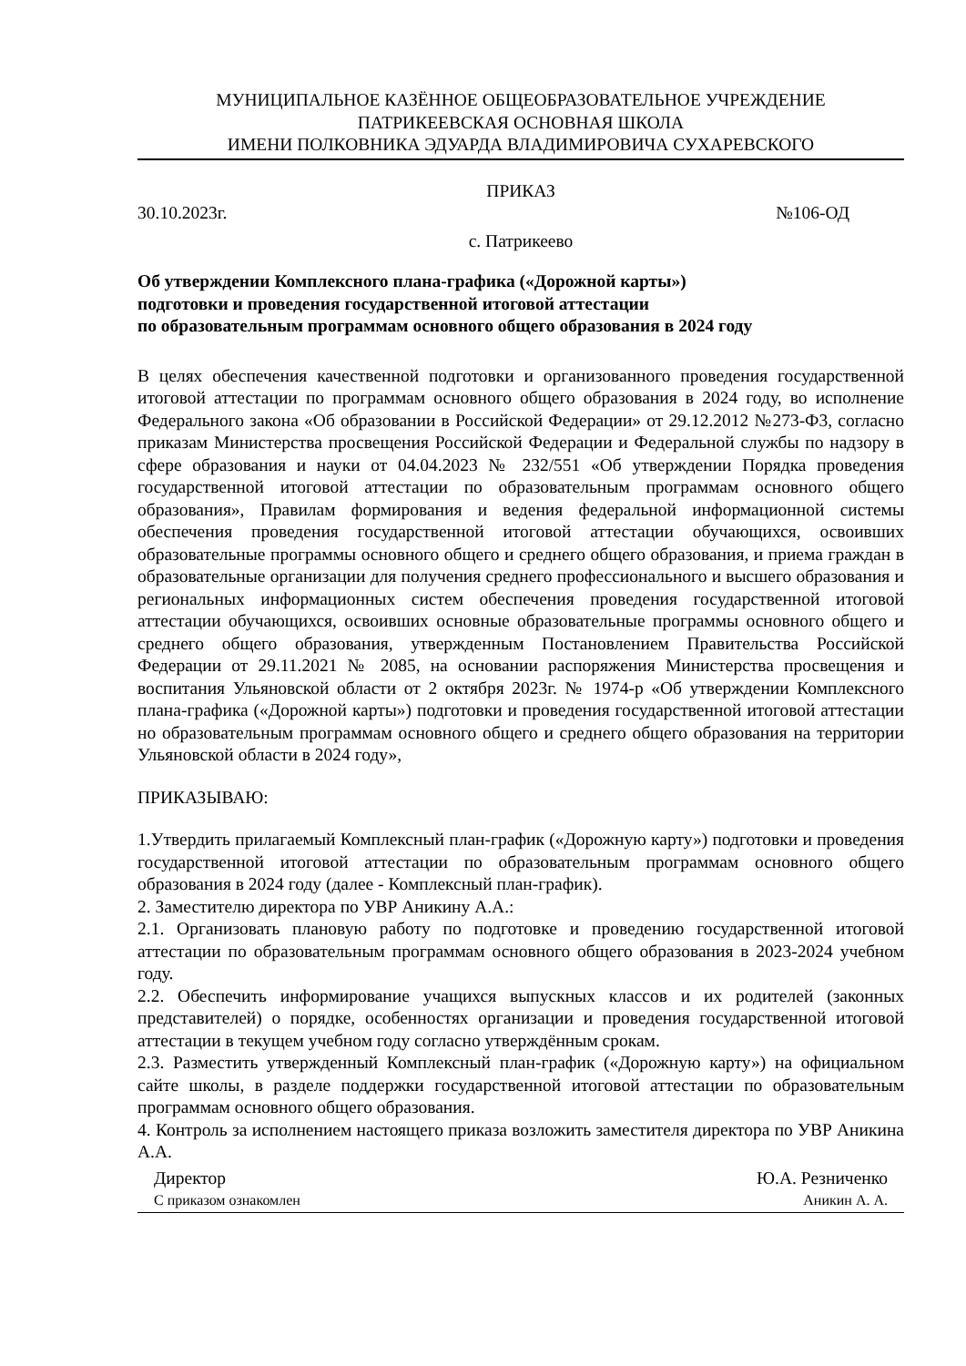МУНИЦИПАЛЬНОЕ КАЗЁННОЕ ОБЩЕОБРАЗОВАТЕЛЬНОЕ УЧРЕЖДЕНИЕ
ПАТРИКЕЕВСКАЯ ОСНОВНАЯ ШКОЛА
ИМЕНИ ПОЛКОВНИКА ЭДУАРДА ВЛАДИМИРОВИЧА СУХАРЕВСКОГО
ПРИКАЗ
30.10.2023г. №106-ОД
с. Патрикеево
Об утверждении Комплексного плана-графика («Дорожной карты»)
подготовки и проведения государственной итоговой аттестации
по образовательным программам основного общего образования в 2024 году
В целях обеспечения качественной подготовки и организованного проведения государственной итоговой аттестации по программам основного общего образования в 2024 году, во исполнение Федерального закона «Об образовании в Российской Федерации» от 29.12.2012 №273-Ф3, согласно приказам Министерства просвещения Российской Федерации и Федеральной службы по надзору в сфере образования и науки от 04.04.2023 № 232/551 «Об утверждении Порядка проведения государственной итоговой аттестации по образовательным программам основного общего образования», Правилам формирования и ведения федеральной информационной системы обеспечения проведения государственной итоговой аттестации обучающихся, освоивших образовательные программы основного общего и среднего общего образования, и приема граждан в образовательные организации для получения среднего профессионального и высшего образования и региональных информационных систем обеспечения проведения государственной итоговой аттестации обучающихся, освоивших основные образовательные программы основного общего и среднего общего образования, утвержденным Постановлением Правительства Российской Федерации от 29.11.2021 № 2085, на основании распоряжения Министерства просвещения и воспитания Ульяновской области от 2 октября 2023г. № 1974-р «Об утверждении Комплексного плана-графика («Дорожной карты») подготовки и проведения государственной итоговой аттестации но образовательным программам основного общего и среднего общего образования на территории Ульяновской области в 2024 году»,
ПРИКАЗЫВАЮ:
1.Утвердить прилагаемый Комплексный план-график («Дорожную карту») подготовки и проведения государственной итоговой аттестации по образовательным программам основного общего образования в 2024 году (далее - Комплексный план-график).
2. Заместителю директора по УВР Аникину А.А.:
2.1. Организовать плановую работу по подготовке и проведению государственной итоговой аттестации по образовательным программам основного общего образования в 2023-2024 учебном году.
2.2. Обеспечить информирование учащихся выпускных классов и их родителей (законных представителей) о порядке, особенностях организации и проведения государственной итоговой аттестации в текущем учебном году согласно утверждённым срокам.
2.3. Разместить утвержденный Комплексный план-график («Дорожную карту») на официальном сайте школы, в разделе поддержки государственной итоговой аттестации по образовательным программам основного общего образования.
4. Контроль за исполнением настоящего приказа возложить заместителя директора по УВР Аникина А.А.
Директор Ю.А. Резниченко
С приказом ознакомлен Аникин А. А.